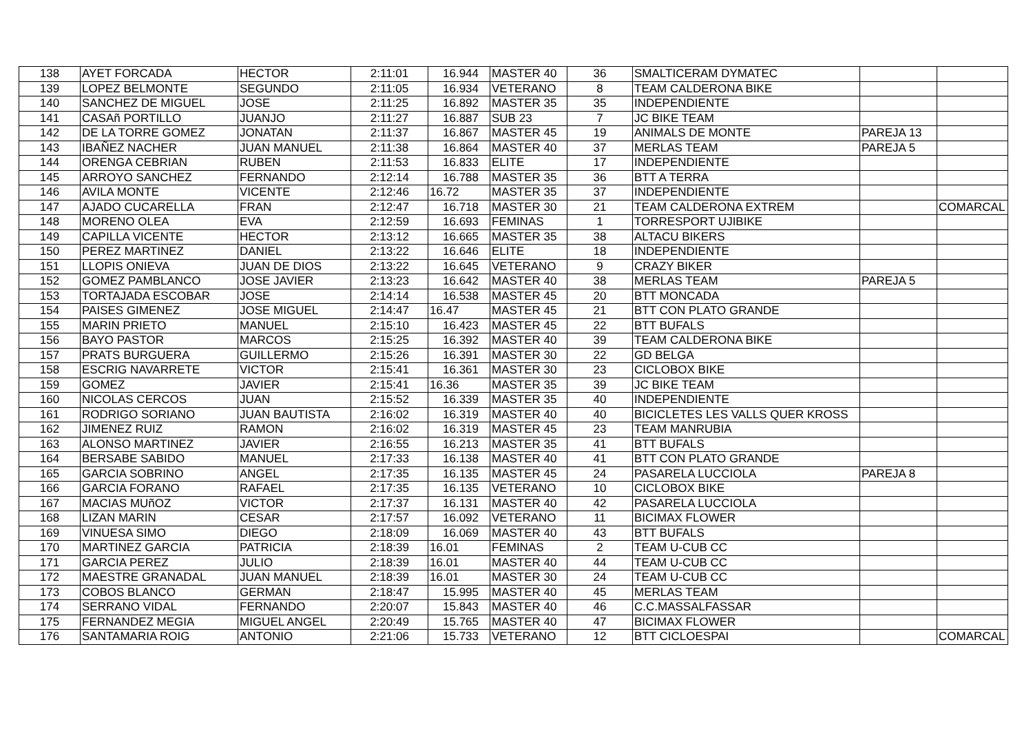| 138 | AYET FORCADA | HECTOR | 2:11:01 | 16.944 | MASTER 40 | 36 | SMALTICERAM DYMATEC | | |
| 139 | LOPEZ BELMONTE | SEGUNDO | 2:11:05 | 16.934 | VETERANO | 8 | TEAM CALDERONA BIKE | | |
| 140 | SANCHEZ DE MIGUEL | JOSE | 2:11:25 | 16.892 | MASTER 35 | 35 | INDEPENDIENTE | | |
| 141 | CASAñ PORTILLO | JUANJO | 2:11:27 | 16.887 | SUB 23 | 7 | JC BIKE TEAM | | |
| 142 | DE LA TORRE GOMEZ | JONATAN | 2:11:37 | 16.867 | MASTER 45 | 19 | ANIMALS DE MONTE | PAREJA 13 | |
| 143 | IBAÑEZ NACHER | JUAN MANUEL | 2:11:38 | 16.864 | MASTER 40 | 37 | MERLAS TEAM | PAREJA 5 | |
| 144 | ORENGA CEBRIAN | RUBEN | 2:11:53 | 16.833 | ELITE | 17 | INDEPENDIENTE | | |
| 145 | ARROYO SANCHEZ | FERNANDO | 2:12:14 | 16.788 | MASTER 35 | 36 | BTT A TERRA | | |
| 146 | AVILA MONTE | VICENTE | 2:12:46 | 16.72 | MASTER 35 | 37 | INDEPENDIENTE | | |
| 147 | AJADO CUCARELLA | FRAN | 2:12:47 | 16.718 | MASTER 30 | 21 | TEAM CALDERONA EXTREM | | COMARCAL |
| 148 | MORENO OLEA | EVA | 2:12:59 | 16.693 | FEMINAS | 1 | TORRESPORT UJIBIKE | | |
| 149 | CAPILLA VICENTE | HECTOR | 2:13:12 | 16.665 | MASTER 35 | 38 | ALTACU BIKERS | | |
| 150 | PEREZ MARTINEZ | DANIEL | 2:13:22 | 16.646 | ELITE | 18 | INDEPENDIENTE | | |
| 151 | LLOPIS ONIEVA | JUAN DE DIOS | 2:13:22 | 16.645 | VETERANO | 9 | CRAZY BIKER | | |
| 152 | GOMEZ PAMBLANCO | JOSE JAVIER | 2:13:23 | 16.642 | MASTER 40 | 38 | MERLAS TEAM | PAREJA 5 | |
| 153 | TORTAJADA ESCOBAR | JOSE | 2:14:14 | 16.538 | MASTER 45 | 20 | BTT MONCADA | | |
| 154 | PAISES GIMENEZ | JOSE MIGUEL | 2:14:47 | 16.47 | MASTER 45 | 21 | BTT CON PLATO GRANDE | | |
| 155 | MARIN PRIETO | MANUEL | 2:15:10 | 16.423 | MASTER 45 | 22 | BTT BUFALS | | |
| 156 | BAYO PASTOR | MARCOS | 2:15:25 | 16.392 | MASTER 40 | 39 | TEAM CALDERONA BIKE | | |
| 157 | PRATS BURGUERA | GUILLERMO | 2:15:26 | 16.391 | MASTER 30 | 22 | GD BELGA | | |
| 158 | ESCRIG NAVARRETE | VICTOR | 2:15:41 | 16.361 | MASTER 30 | 23 | CICLOBOX BIKE | | |
| 159 | GOMEZ | JAVIER | 2:15:41 | 16.36 | MASTER 35 | 39 | JC BIKE TEAM | | |
| 160 | NICOLAS CERCOS | JUAN | 2:15:52 | 16.339 | MASTER 35 | 40 | INDEPENDIENTE | | |
| 161 | RODRIGO SORIANO | JUAN BAUTISTA | 2:16:02 | 16.319 | MASTER 40 | 40 | BICICLETES LES VALLS QUER KROSS | | |
| 162 | JIMENEZ RUIZ | RAMON | 2:16:02 | 16.319 | MASTER 45 | 23 | TEAM MANRUBIA | | |
| 163 | ALONSO MARTINEZ | JAVIER | 2:16:55 | 16.213 | MASTER 35 | 41 | BTT BUFALS | | |
| 164 | BERSABE SABIDO | MANUEL | 2:17:33 | 16.138 | MASTER 40 | 41 | BTT CON PLATO GRANDE | | |
| 165 | GARCIA SOBRINO | ANGEL | 2:17:35 | 16.135 | MASTER 45 | 24 | PASARELA LUCCIOLA | PAREJA 8 | |
| 166 | GARCIA FORANO | RAFAEL | 2:17:35 | 16.135 | VETERANO | 10 | CICLOBOX BIKE | | |
| 167 | MACIAS MUñOZ | VICTOR | 2:17:37 | 16.131 | MASTER 40 | 42 | PASARELA LUCCIOLA | | |
| 168 | LIZAN MARIN | CESAR | 2:17:57 | 16.092 | VETERANO | 11 | BICIMAX FLOWER | | |
| 169 | VINUESA SIMO | DIEGO | 2:18:09 | 16.069 | MASTER 40 | 43 | BTT BUFALS | | |
| 170 | MARTINEZ GARCIA | PATRICIA | 2:18:39 | 16.01 | FEMINAS | 2 | TEAM U-CUB CC | | |
| 171 | GARCIA PEREZ | JULIO | 2:18:39 | 16.01 | MASTER 40 | 44 | TEAM U-CUB CC | | |
| 172 | MAESTRE GRANADAL | JUAN MANUEL | 2:18:39 | 16.01 | MASTER 30 | 24 | TEAM U-CUB CC | | |
| 173 | COBOS BLANCO | GERMAN | 2:18:47 | 15.995 | MASTER 40 | 45 | MERLAS TEAM | | |
| 174 | SERRANO VIDAL | FERNANDO | 2:20:07 | 15.843 | MASTER 40 | 46 | C.C.MASSALFASSAR | | |
| 175 | FERNANDEZ MEGIA | MIGUEL ANGEL | 2:20:49 | 15.765 | MASTER 40 | 47 | BICIMAX FLOWER | | |
| 176 | SANTAMARIA ROIG | ANTONIO | 2:21:06 | 15.733 | VETERANO | 12 | BTT CICLOESPAI | | COMARCAL |